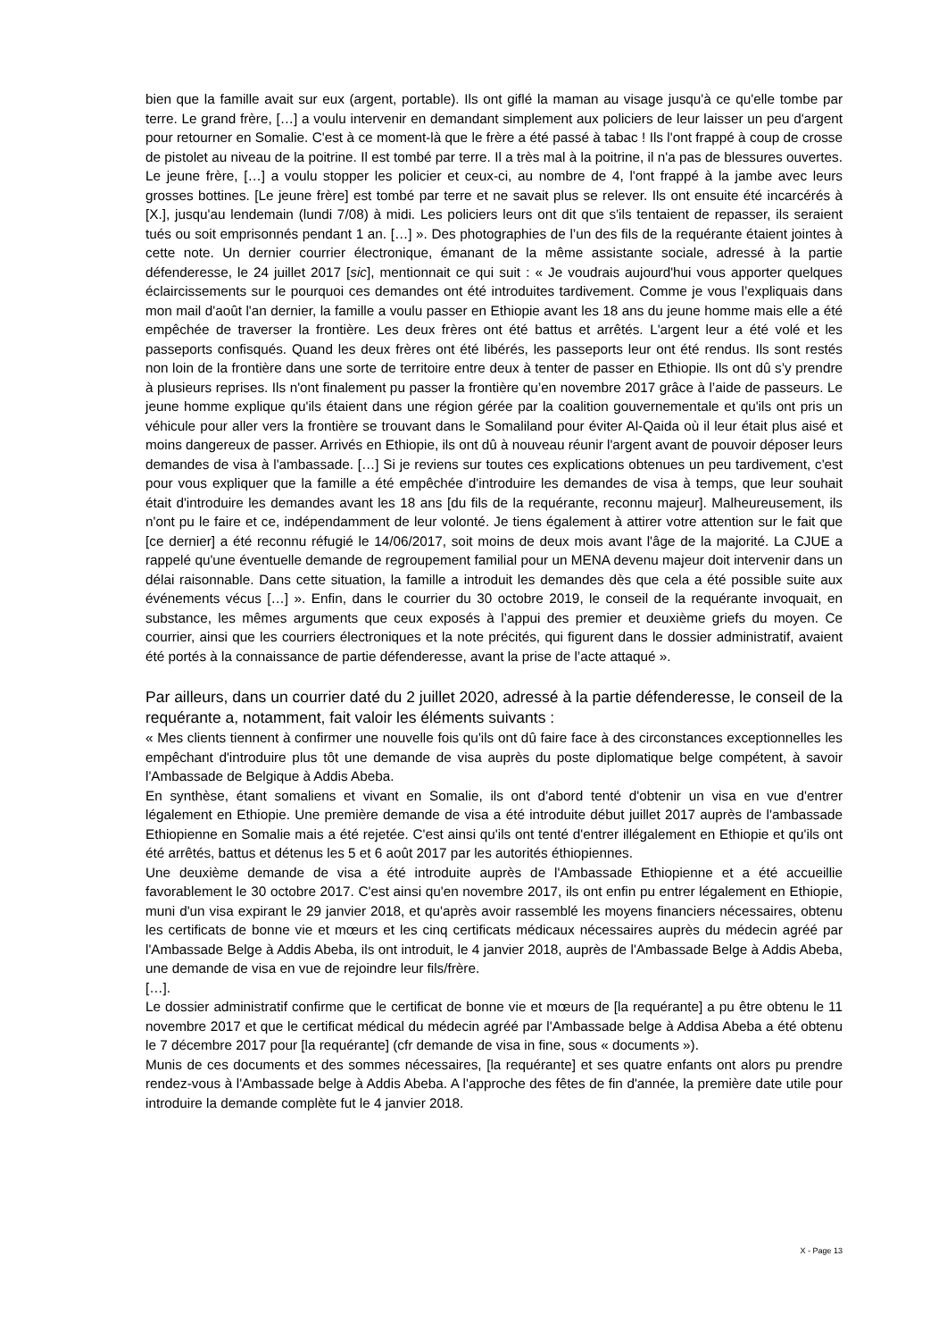bien que la famille avait sur eux (argent, portable). Ils ont giflé la maman au visage jusqu'à ce qu'elle tombe par terre. Le grand frère, […] a voulu intervenir en demandant simplement aux policiers de leur laisser un peu d'argent pour retourner en Somalie. C'est à ce moment-là que le frère a été passé à tabac ! Ils l'ont frappé à coup de crosse de pistolet au niveau de la poitrine. Il est tombé par terre. Il a très mal à la poitrine, il n'a pas de blessures ouvertes. Le jeune frère, […] a voulu stopper les policier et ceux-ci, au nombre de 4, l'ont frappé à la jambe avec leurs grosses bottines. [Le jeune frère] est tombé par terre et ne savait plus se relever. Ils ont ensuite été incarcérés à [X.], jusqu'au lendemain (lundi 7/08) à midi. Les policiers leurs ont dit que s'ils tentaient de repasser, ils seraient tués ou soit emprisonnés pendant 1 an. […] ». Des photographies de l’un des fils de la requérante étaient jointes à cette note. Un dernier courrier électronique, émanant de la même assistante sociale, adressé à la partie défenderesse, le 24 juillet 2017 [sic], mentionnait ce qui suit : « Je voudrais aujourd'hui vous apporter quelques éclaircissements sur le pourquoi ces demandes ont été introduites tardivement. Comme je vous l’expliquais dans mon mail d'août l'an dernier, la famille a voulu passer en Ethiopie avant les 18 ans du jeune homme mais elle a été empêchée de traverser la frontière. Les deux frères ont été battus et arrêtés. L'argent leur a été volé et les passeports confisqués. Quand les deux frères ont été libérés, les passeports leur ont été rendus. Ils sont restés non loin de la frontière dans une sorte de territoire entre deux à tenter de passer en Ethiopie. Ils ont dû s’y prendre à plusieurs reprises. Ils n'ont finalement pu passer la frontière qu’en novembre 2017 grâce à l’aide de passeurs. Le jeune homme explique qu'ils étaient dans une région gérée par la coalition gouvernementale et qu'ils ont pris un véhicule pour aller vers la frontière se trouvant dans le Somaliland pour éviter Al-Qaida où il leur était plus aisé et moins dangereux de passer. Arrivés en Ethiopie, ils ont dû à nouveau réunir l'argent avant de pouvoir déposer leurs demandes de visa à l'ambassade. […] Si je reviens sur toutes ces explications obtenues un peu tardivement, c'est pour vous expliquer que la famille a été empêchée d'introduire les demandes de visa à temps, que leur souhait était d'introduire les demandes avant les 18 ans [du fils de la requérante, reconnu majeur]. Malheureusement, ils n'ont pu le faire et ce, indépendamment de leur volonté. Je tiens également à attirer votre attention sur le fait que [ce dernier] a été reconnu réfugié le 14/06/2017, soit moins de deux mois avant l'âge de la majorité. La CJUE a rappelé qu'une éventuelle demande de regroupement familial pour un MENA devenu majeur doit intervenir dans un délai raisonnable. Dans cette situation, la famille a introduit les demandes dès que cela a été possible suite aux événements vécus […] ». Enfin, dans le courrier du 30 octobre 2019, le conseil de la requérante invoquait, en substance, les mêmes arguments que ceux exposés à l’appui des premier et deuxième griefs du moyen. Ce courrier, ainsi que les courriers électroniques et la note précités, qui figurent dans le dossier administratif, avaient été portés à la connaissance de partie défenderesse, avant la prise de l’acte attaqué ».
Par ailleurs, dans un courrier daté du 2 juillet 2020, adressé à la partie défenderesse, le conseil de la requérante a, notamment, fait valoir les éléments suivants :
« Mes clients tiennent à confirmer une nouvelle fois qu'ils ont dû faire face à des circonstances exceptionnelles les empêchant d'introduire plus tôt une demande de visa auprès du poste diplomatique belge compétent, à savoir l'Ambassade de Belgique à Addis Abeba.
En synthèse, étant somaliens et vivant en Somalie, ils ont d'abord tenté d'obtenir un visa en vue d'entrer légalement en Ethiopie. Une première demande de visa a été introduite début juillet 2017 auprès de l'ambassade Ethiopienne en Somalie mais a été rejetée. C'est ainsi qu'ils ont tenté d'entrer illégalement en Ethiopie et qu'ils ont été arrêtés, battus et détenus les 5 et 6 août 2017 par les autorités éthiopiennes.
Une deuxième demande de visa a été introduite auprès de l'Ambassade Ethiopienne et a été accueillie favorablement le 30 octobre 2017. C'est ainsi qu'en novembre 2017, ils ont enfin pu entrer légalement en Ethiopie, muni d'un visa expirant le 29 janvier 2018, et qu'après avoir rassemblé les moyens financiers nécessaires, obtenu les certificats de bonne vie et mœurs et les cinq certificats médicaux nécessaires auprès du médecin agréé par l'Ambassade Belge à Addis Abeba, ils ont introduit, le 4 janvier 2018, auprès de l'Ambassade Belge à Addis Abeba, une demande de visa en vue de rejoindre leur fils/frère.
[…].
Le dossier administratif confirme que le certificat de bonne vie et mœurs de [la requérante] a pu être obtenu le 11 novembre 2017 et que le certificat médical du médecin agréé par l'Ambassade belge à Addisa Abeba a été obtenu le 7 décembre 2017 pour [la requérante] (cfr demande de visa in fine, sous « documents »).
Munis de ces documents et des sommes nécessaires, [la requérante] et ses quatre enfants ont alors pu prendre rendez-vous à l'Ambassade belge à Addis Abeba. A l'approche des fêtes de fin d'année, la première date utile pour introduire la demande complète fut le 4 janvier 2018.
X - Page 13